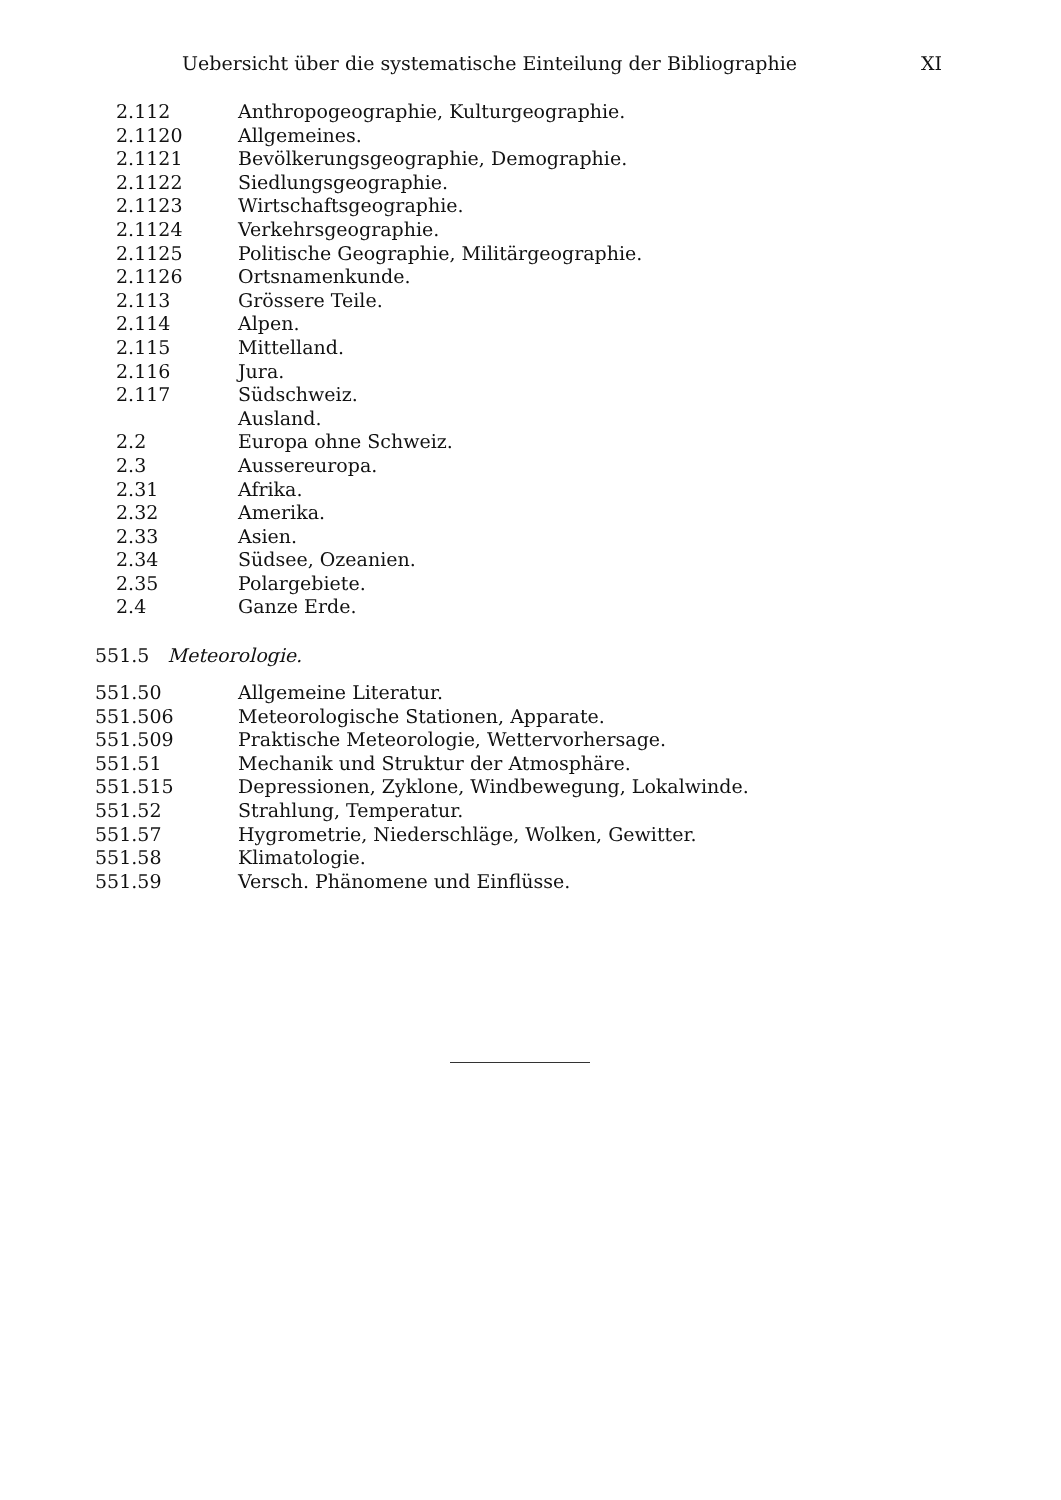Uebersicht über die systematische Einteilung der Bibliographie XI
2.112 Anthropogeographie, Kulturgeographie.
2.1120 Allgemeines.
2.1121 Bevölkerungsgeographie, Demographie.
2.1122 Siedlungsgeographie.
2.1123 Wirtschaftsgeographie.
2.1124 Verkehrsgeographie.
2.1125 Politische Geographie, Militärgeographie.
2.1126 Ortsnamenkunde.
2.113 Grössere Teile.
2.114 Alpen.
2.115 Mittelland.
2.116 Jura.
2.117 Südschweiz.
Ausland.
2.2 Europa ohne Schweiz.
2.3 Aussereuropa.
2.31 Afrika.
2.32 Amerika.
2.33 Asien.
2.34 Südsee, Ozeanien.
2.35 Polargebiete.
2.4 Ganze Erde.
551.5 Meteorologie.
551.50 Allgemeine Literatur.
551.506 Meteorologische Stationen, Apparate.
551.509 Praktische Meteorologie, Wettervorhersage.
551.51 Mechanik und Struktur der Atmosphäre.
551.515 Depressionen, Zyklone, Windbewegung, Lokalwinde.
551.52 Strahlung, Temperatur.
551.57 Hygrometrie, Niederschläge, Wolken, Gewitter.
551.58 Klimatologie.
551.59 Versch. Phänomene und Einflüsse.